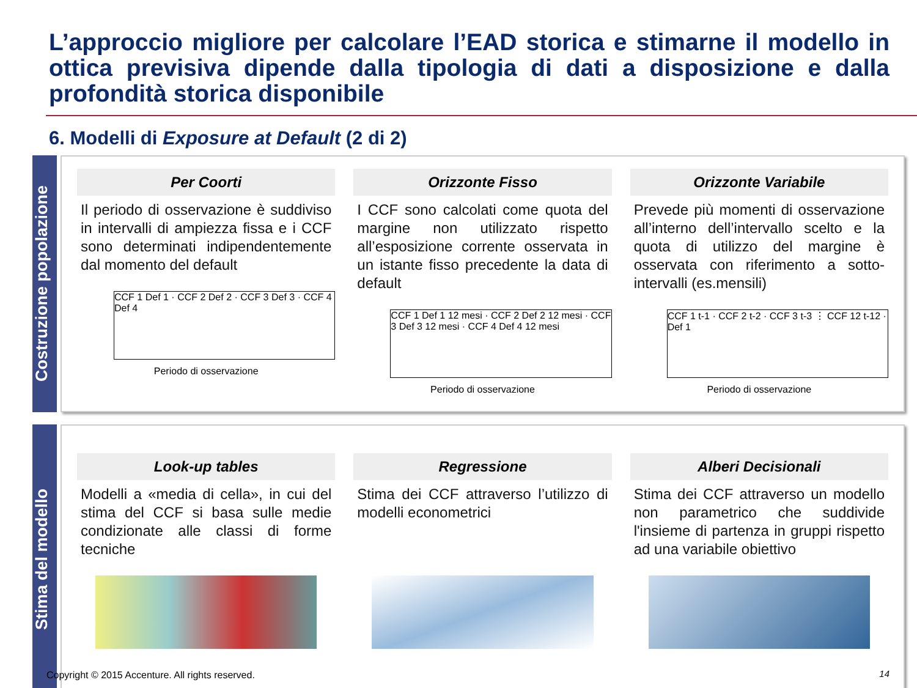L’approccio migliore per calcolare l’EAD storica e stimarne il modello in ottica previsiva dipende dalla tipologia di dati a disposizione e dalla profondità storica disponibile
6. Modelli di Exposure at Default (2 di 2)
Costruzione popolazione
Per Coorti
Il periodo di osservazione è suddiviso in intervalli di ampiezza fissa e i CCF sono determinati indipendentemente dal momento del default
CCF 1 Def 1 · CCF 2 Def 2 · CCF 3 Def 3 · CCF 4 Def 4
Periodo di osservazione
Orizzonte Fisso
I CCF sono calcolati come quota del margine non utilizzato rispetto all’esposizione corrente osservata in un istante fisso precedente la data di default
CCF 1 Def 1 12 mesi · CCF 2 Def 2 12 mesi · CCF 3 Def 3 12 mesi · CCF 4 Def 4 12 mesi
Periodo di osservazione
Orizzonte Variabile
Prevede più momenti di osservazione all’interno dell’intervallo scelto e la quota di utilizzo del margine è osservata con riferimento a sotto-intervalli (es.mensili)
CCF 1 t-1 · CCF 2 t-2 · CCF 3 t-3 ⋮ CCF 12 t-12 · Def 1
Periodo di osservazione
Stima del modello
Look-up tables
Modelli a «media di cella», in cui del stima del CCF si basa sulle medie condizionate alle classi di forme tecniche
Regressione
Stima dei CCF attraverso l’utilizzo di modelli econometrici
Alberi Decisionali
Stima dei CCF attraverso un modello non parametrico che suddivide l'insieme di partenza in gruppi rispetto ad una variabile obiettivo
Copyright © 2015 Accenture. All rights reserved.
14